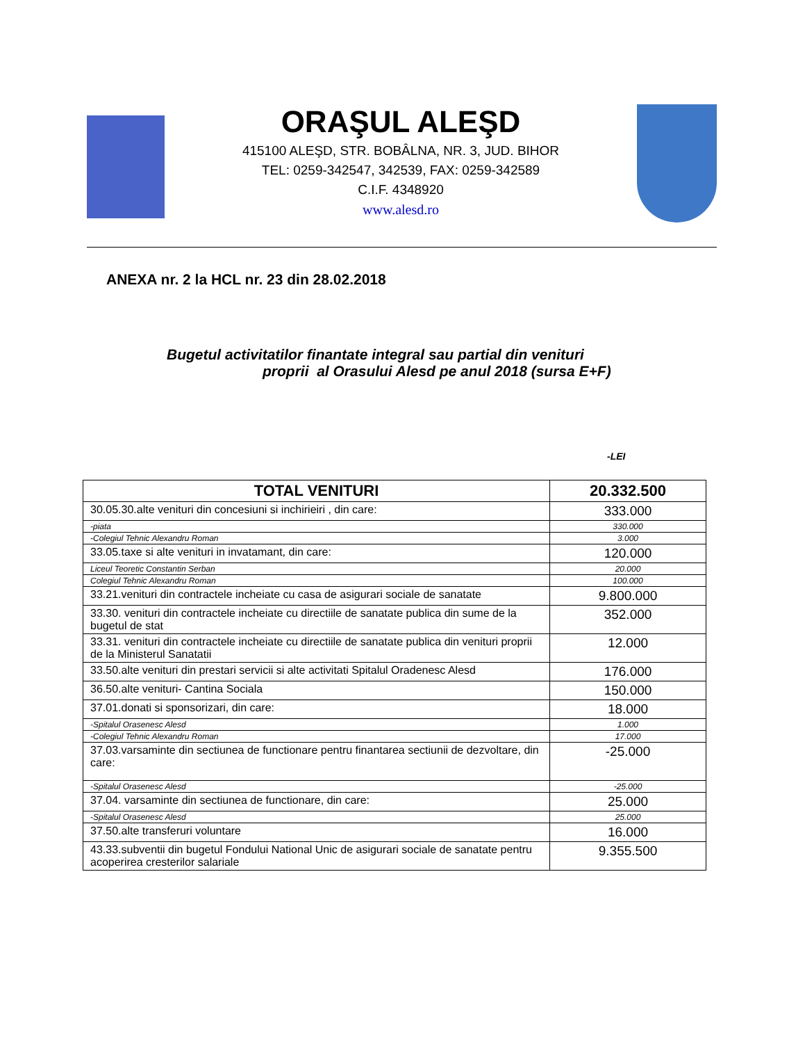ORAŞUL ALEŞD
415100 ALEŞD, STR. BOBÂLNA, NR. 3, JUD. BIHOR
TEL: 0259-342547, 342539, FAX: 0259-342589
C.I.F. 4348920
www.alesd.ro
ANEXA nr. 2 la HCL nr. 23 din 28.02.2018
Bugetul activitatilor finantate integral sau partial din venituri
proprii al Orasului Alesd pe anul 2018 (sursa E+F)
-LEI
| TOTAL VENITURI | 20.332.500 |
| --- | --- |
| 30.05.30.alte venituri din concesiuni si inchirieiri , din care: | 333.000 |
| -piata | 330.000 |
| -Colegiul Tehnic Alexandru Roman | 3.000 |
| 33.05.taxe si alte venituri in invatamant, din care: | 120.000 |
| Liceul Teoretic Constantin Serban | 20.000 |
| Colegiul Tehnic Alexandru Roman | 100.000 |
| 33.21.venituri din contractele incheiate cu casa de asigurari sociale de sanatate | 9.800.000 |
| 33.30. venituri din contractele incheiate cu directiile de sanatate publica din sume de la bugetul de stat | 352.000 |
| 33.31. venituri din contractele incheiate cu directiile de sanatate publica din venituri proprii de la Ministerul Sanatatii | 12.000 |
| 33.50.alte venituri din prestari servicii si alte activitati Spitalul Oradenesc Alesd | 176.000 |
| 36.50.alte venituri- Cantina Sociala | 150.000 |
| 37.01.donati si sponsorizari, din care: | 18.000 |
| -Spitalul Orasenesc Alesd | 1.000 |
| -Colegiul Tehnic Alexandru Roman | 17.000 |
| 37.03.varsaminte din sectiunea de functionare pentru finantarea sectiunii de dezvoltare, din care: | -25.000 |
| -Spitalul Orasenesc Alesd | -25.000 |
| 37.04. varsaminte din sectiunea de functionare, din care: | 25.000 |
| -Spitalul Orasenesc Alesd | 25.000 |
| 37.50.alte transferuri voluntare | 16.000 |
| 43.33.subventii din bugetul Fondului National Unic de asigurari sociale de sanatate pentru acoperirea cresterilor salariale | 9.355.500 |